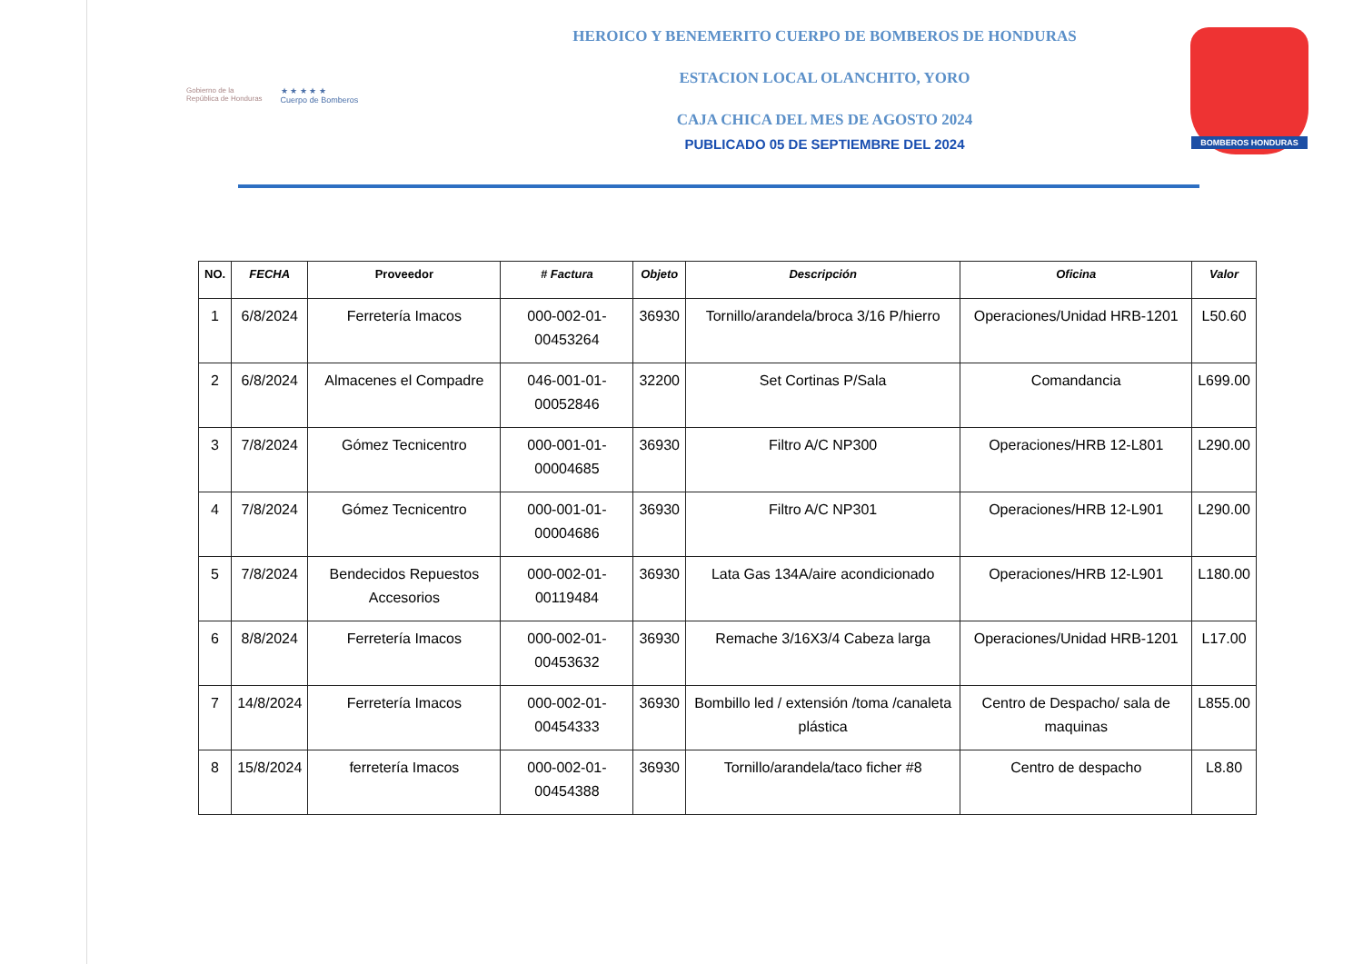Gobierno de la
República de Honduras
★ ★ ★ ★ ★
Cuerpo de Bomberos
HEROICO Y BENEMERITO CUERPO DE BOMBEROS DE HONDURAS
ESTACION LOCAL OLANCHITO, YORO
CAJA CHICA DEL MES DE AGOSTO 2024
PUBLICADO 05 DE SEPTIEMBRE DEL 2024
BOMBEROS HONDURAS
| NO. | FECHA | Proveedor | # Factura | Objeto | Descripción | Oficina | Valor |
| --- | --- | --- | --- | --- | --- | --- | --- |
| 1 | 6/8/2024 | Ferretería Imacos | 000-002-01-00453264 | 36930 | Tornillo/arandela/broca 3/16 P/hierro | Operaciones/Unidad HRB-1201 | L50.60 |
| 2 | 6/8/2024 | Almacenes el Compadre | 046-001-01-00052846 | 32200 | Set Cortinas P/Sala | Comandancia | L699.00 |
| 3 | 7/8/2024 | Gómez Tecnicentro | 000-001-01-00004685 | 36930 | Filtro A/C NP300 | Operaciones/HRB 12-L801 | L290.00 |
| 4 | 7/8/2024 | Gómez Tecnicentro | 000-001-01-00004686 | 36930 | Filtro A/C NP301 | Operaciones/HRB 12-L901 | L290.00 |
| 5 | 7/8/2024 | Bendecidos Repuestos Accesorios | 000-002-01-00119484 | 36930 | Lata Gas 134A/aire acondicionado | Operaciones/HRB 12-L901 | L180.00 |
| 6 | 8/8/2024 | Ferretería Imacos | 000-002-01-00453632 | 36930 | Remache 3/16X3/4 Cabeza larga | Operaciones/Unidad HRB-1201 | L17.00 |
| 7 | 14/8/2024 | Ferretería Imacos | 000-002-01-00454333 | 36930 | Bombillo led / extensión /toma /canaleta plástica | Centro de Despacho/ sala de maquinas | L855.00 |
| 8 | 15/8/2024 | ferretería Imacos | 000-002-01-00454388 | 36930 | Tornillo/arandela/taco ficher #8 | Centro de despacho | L8.80 |